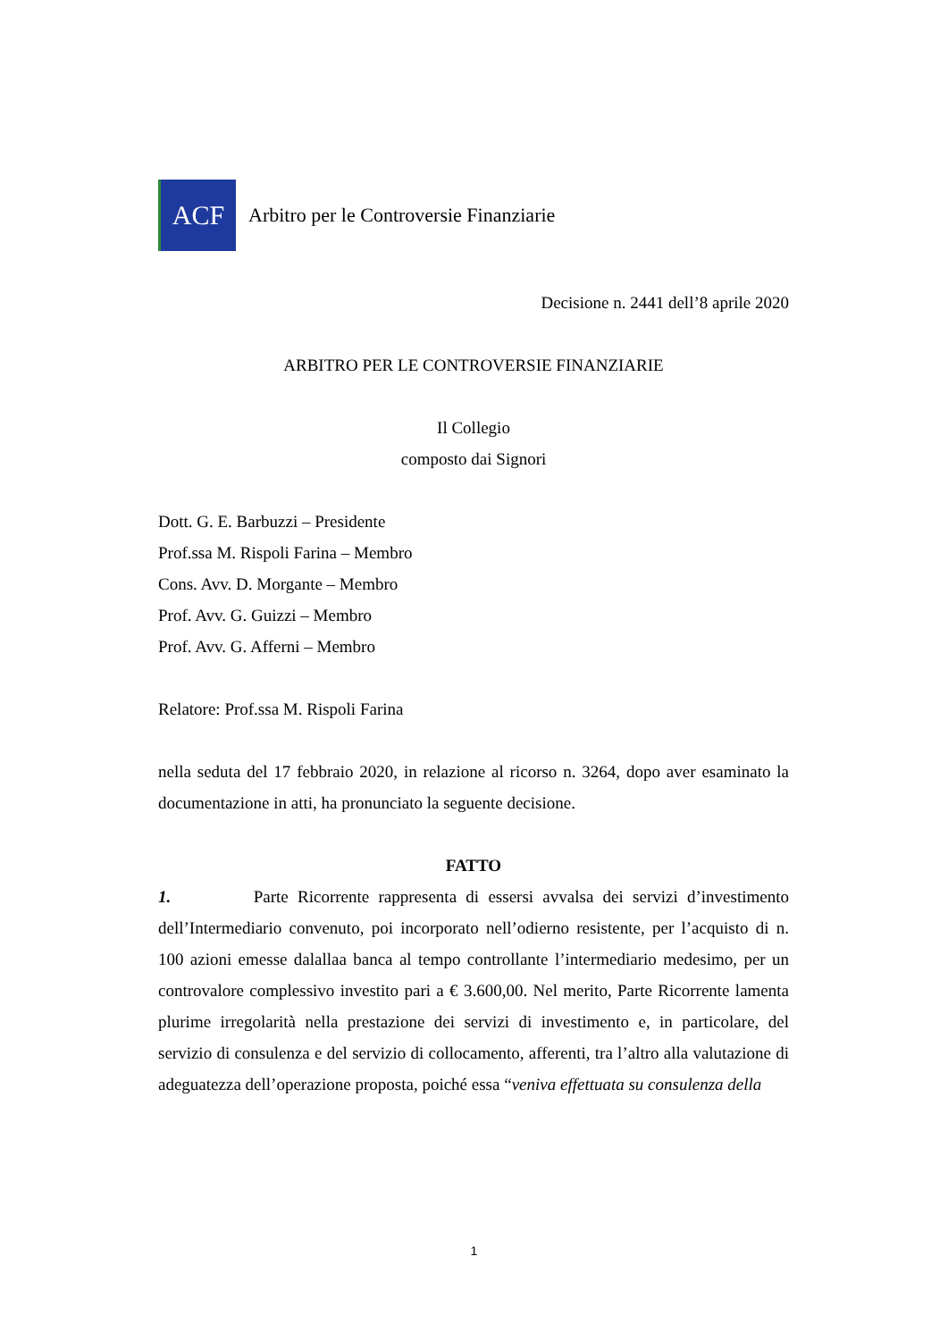ACF
Arbitro per le Controversie Finanziarie
Decisione n. 2441 dell’8 aprile 2020
ARBITRO PER LE CONTROVERSIE FINANZIARIE
Il Collegio
composto dai Signori
Dott. G. E. Barbuzzi – Presidente
Prof.ssa M. Rispoli Farina – Membro
Cons. Avv. D. Morgante – Membro
Prof. Avv. G. Guizzi – Membro
Prof. Avv. G. Afferni – Membro
Relatore: Prof.ssa M. Rispoli Farina
nella seduta del 17 febbraio 2020, in relazione al ricorso n. 3264, dopo aver esaminato la documentazione in atti, ha pronunciato la seguente decisione.
FATTO
1. Parte Ricorrente rappresenta di essersi avvalsa dei servizi d’investimento dell’Intermediario convenuto, poi incorporato nell’odierno resistente, per l’acquisto di n. 100 azioni emesse dalallaa banca al tempo controllante l’intermediario medesimo, per un controvalore complessivo investito pari a € 3.600,00. Nel merito, Parte Ricorrente lamenta plurime irregolarità nella prestazione dei servizi di investimento e, in particolare, del servizio di consulenza e del servizio di collocamento, afferenti, tra l’altro alla valutazione di adeguatezza dell’operazione proposta, poiché essa “veniva effettuata su consulenza della
1